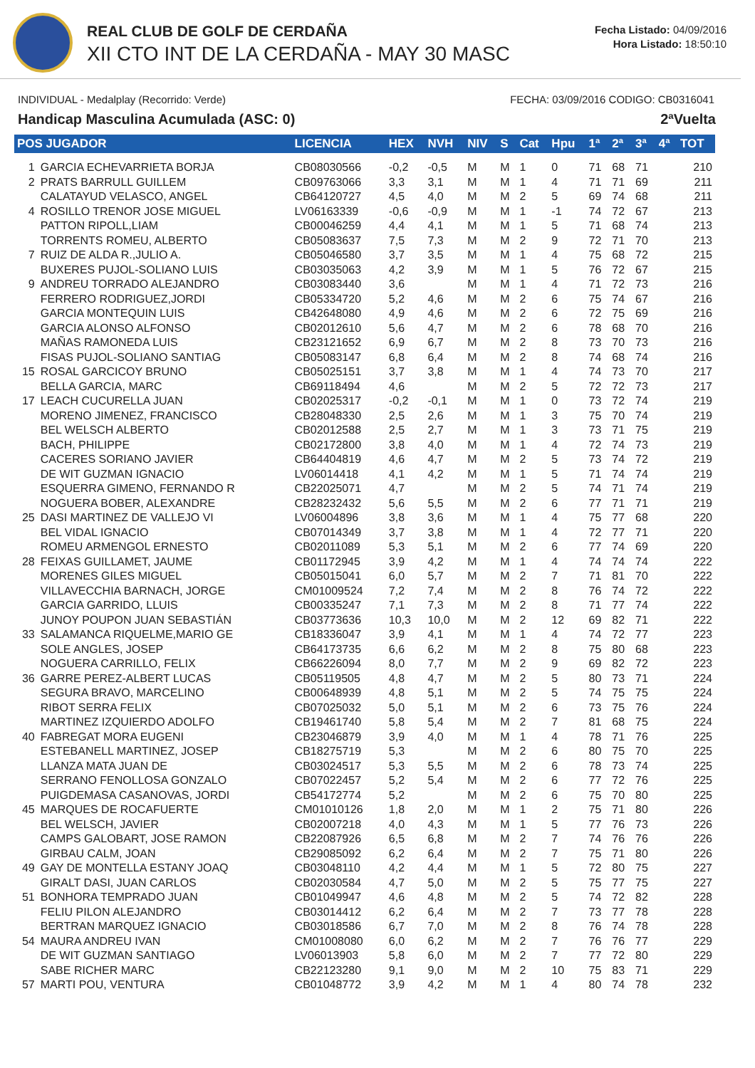REAL CLUB DE GOLF DE CERDAÑA
XII CTO INT DE LA CERDAÑA - MAY 30 MASC
Fecha Listado: 04/09/2016
Hora Listado: 18:50:10
INDIVIDUAL - Medalplay (Recorrido: Verde) FECHA: 03/09/2016 CODIGO: CB0316041
Handicap Masculina Acumulada (ASC: 0) 2ªVuelta
| POS JUGADOR | | LICENCIA | HEX | NVH | NIV | S | Cat | Hpu | 1ª | 2ª | 3ª | 4ª | TOT |
| --- | --- | --- | --- | --- | --- | --- | --- | --- | --- | --- | --- | --- | --- |
| 1 | GARCIA ECHEVARRIETA BORJA | CB08030566 | -0,2 | -0,5 | M | M | 1 | 0 | 71 | 68 | 71 | | 210 |
| 2 | PRATS BARRULL GUILLEM | CB09763066 | 3,3 | 3,1 | M | M | 1 | 4 | 71 | 71 | 69 | | 211 |
| | CALATAYUD VELASCO, ANGEL | CB64120727 | 4,5 | 4,0 | M | M | 2 | 5 | 69 | 74 | 68 | | 211 |
| 4 | ROSILLO TRENOR JOSE MIGUEL | LV06163339 | -0,6 | -0,9 | M | M | 1 | -1 | 74 | 72 | 67 | | 213 |
| | PATTON RIPOLL,LIAM | CB00046259 | 4,4 | 4,1 | M | M | 1 | 5 | 71 | 68 | 74 | | 213 |
| | TORRENTS ROMEU, ALBERTO | CB05083637 | 7,5 | 7,3 | M | M | 2 | 9 | 72 | 71 | 70 | | 213 |
| 7 | RUIZ DE ALDA R.,JULIO A. | CB05046580 | 3,7 | 3,5 | M | M | 1 | 4 | 75 | 68 | 72 | | 215 |
| | BUXERES PUJOL-SOLIANO LUIS | CB03035063 | 4,2 | 3,9 | M | M | 1 | 5 | 76 | 72 | 67 | | 215 |
| 9 | ANDREU TORRADO ALEJANDRO | CB03083440 | 3,6 | | M | M | 1 | 4 | 71 | 72 | 73 | | 216 |
| | FERRERO RODRIGUEZ,JORDI | CB05334720 | 5,2 | 4,6 | M | M | 2 | 6 | 75 | 74 | 67 | | 216 |
| | GARCIA MONTEQUIN LUIS | CB42648080 | 4,9 | 4,6 | M | M | 2 | 6 | 72 | 75 | 69 | | 216 |
| | GARCIA ALONSO ALFONSO | CB02012610 | 5,6 | 4,7 | M | M | 2 | 6 | 78 | 68 | 70 | | 216 |
| | MAÑAS RAMONEDA LUIS | CB23121652 | 6,9 | 6,7 | M | M | 2 | 8 | 73 | 70 | 73 | | 216 |
| | FISAS PUJOL-SOLIANO SANTIAG | CB05083147 | 6,8 | 6,4 | M | M | 2 | 8 | 74 | 68 | 74 | | 216 |
| 15 | ROSAL GARCICOY BRUNO | CB05025151 | 3,7 | 3,8 | M | M | 1 | 4 | 74 | 73 | 70 | | 217 |
| | BELLA GARCIA, MARC | CB69118494 | 4,6 | | M | M | 2 | 5 | 72 | 72 | 73 | | 217 |
| 17 | LEACH CUCURELLA JUAN | CB02025317 | -0,2 | -0,1 | M | M | 1 | 0 | 73 | 72 | 74 | | 219 |
| | MORENO JIMENEZ, FRANCISCO | CB28048330 | 2,5 | 2,6 | M | M | 1 | 3 | 75 | 70 | 74 | | 219 |
| | BEL WELSCH ALBERTO | CB02012588 | 2,5 | 2,7 | M | M | 1 | 3 | 73 | 71 | 75 | | 219 |
| | BACH, PHILIPPE | CB02172800 | 3,8 | 4,0 | M | M | 1 | 4 | 72 | 74 | 73 | | 219 |
| | CACERES SORIANO JAVIER | CB64404819 | 4,6 | 4,7 | M | M | 2 | 5 | 73 | 74 | 72 | | 219 |
| | DE WIT GUZMAN IGNACIO | LV06014418 | 4,1 | 4,2 | M | M | 1 | 5 | 71 | 74 | 74 | | 219 |
| | ESQUERRA GIMENO, FERNANDO R | CB22025071 | 4,7 | | M | M | 2 | 5 | 74 | 71 | 74 | | 219 |
| | NOGUERA BOBER, ALEXANDRE | CB28232432 | 5,6 | 5,5 | M | M | 2 | 6 | 77 | 71 | 71 | | 219 |
| 25 | DASI MARTINEZ DE VALLEJO VI | LV06004896 | 3,8 | 3,6 | M | M | 1 | 4 | 75 | 77 | 68 | | 220 |
| | BEL VIDAL IGNACIO | CB07014349 | 3,7 | 3,8 | M | M | 1 | 4 | 72 | 77 | 71 | | 220 |
| | ROMEU ARMENGOL ERNESTO | CB02011089 | 5,3 | 5,1 | M | M | 2 | 6 | 77 | 74 | 69 | | 220 |
| 28 | FEIXAS GUILLAMET, JAUME | CB01172945 | 3,9 | 4,2 | M | M | 1 | 4 | 74 | 74 | 74 | | 222 |
| | MORENES GILES MIGUEL | CB05015041 | 6,0 | 5,7 | M | M | 2 | 7 | 71 | 81 | 70 | | 222 |
| | VILLAVECCHIA BARNACH, JORGE | CM01009524 | 7,2 | 7,4 | M | M | 2 | 8 | 76 | 74 | 72 | | 222 |
| | GARCIA GARRIDO, LLUIS | CB00335247 | 7,1 | 7,3 | M | M | 2 | 8 | 71 | 77 | 74 | | 222 |
| | JUNOY POUPON JUAN SEBASTIÁN | CB03773636 | 10,3 | 10,0 | M | M | 2 | 12 | 69 | 82 | 71 | | 222 |
| 33 | SALAMANCA RIQUELME,MARIO GE | CB18336047 | 3,9 | 4,1 | M | M | 1 | 4 | 74 | 72 | 77 | | 223 |
| | SOLE ANGLES, JOSEP | CB64173735 | 6,6 | 6,2 | M | M | 2 | 8 | 75 | 80 | 68 | | 223 |
| | NOGUERA CARRILLO, FELIX | CB66226094 | 8,0 | 7,7 | M | M | 2 | 9 | 69 | 82 | 72 | | 223 |
| 36 | GARRE PEREZ-ALBERT LUCAS | CB05119505 | 4,8 | 4,7 | M | M | 2 | 5 | 80 | 73 | 71 | | 224 |
| | SEGURA BRAVO, MARCELINO | CB00648939 | 4,8 | 5,1 | M | M | 2 | 5 | 74 | 75 | 75 | | 224 |
| | RIBOT SERRA FELIX | CB07025032 | 5,0 | 5,1 | M | M | 2 | 6 | 73 | 75 | 76 | | 224 |
| | MARTINEZ IZQUIERDO ADOLFO | CB19461740 | 5,8 | 5,4 | M | M | 2 | 7 | 81 | 68 | 75 | | 224 |
| 40 | FABREGAT MORA EUGENI | CB23046879 | 3,9 | 4,0 | M | M | 1 | 4 | 78 | 71 | 76 | | 225 |
| | ESTEBANELL MARTINEZ, JOSEP | CB18275719 | 5,3 | | M | M | 2 | 6 | 80 | 75 | 70 | | 225 |
| | LLANZA MATA JUAN DE | CB03024517 | 5,3 | 5,5 | M | M | 2 | 6 | 78 | 73 | 74 | | 225 |
| | SERRANO FENOLLOSA GONZALO | CB07022457 | 5,2 | 5,4 | M | M | 2 | 6 | 77 | 72 | 76 | | 225 |
| | PUIGDEMASA CASANOVAS, JORDI | CB54172774 | 5,2 | | M | M | 2 | 6 | 75 | 70 | 80 | | 225 |
| 45 | MARQUES DE ROCAFUERTE | CM01010126 | 1,8 | 2,0 | M | M | 1 | 2 | 75 | 71 | 80 | | 226 |
| | BEL WELSCH, JAVIER | CB02007218 | 4,0 | 4,3 | M | M | 1 | 5 | 77 | 76 | 73 | | 226 |
| | CAMPS GALOBART, JOSE RAMON | CB22087926 | 6,5 | 6,8 | M | M | 2 | 7 | 74 | 76 | 76 | | 226 |
| | GIRBAU CALM, JOAN | CB29085092 | 6,2 | 6,4 | M | M | 2 | 7 | 75 | 71 | 80 | | 226 |
| 49 | GAY DE MONTELLA ESTANY JOAQ | CB03048110 | 4,2 | 4,4 | M | M | 1 | 5 | 72 | 80 | 75 | | 227 |
| | GIRALT DASI, JUAN CARLOS | CB02030584 | 4,7 | 5,0 | M | M | 2 | 5 | 75 | 77 | 75 | | 227 |
| 51 | BONHORA TEMPRADO JUAN | CB01049947 | 4,6 | 4,8 | M | M | 2 | 5 | 74 | 72 | 82 | | 228 |
| | FELIU PILON ALEJANDRO | CB03014412 | 6,2 | 6,4 | M | M | 2 | 7 | 73 | 77 | 78 | | 228 |
| | BERTRAN MARQUEZ IGNACIO | CB03018586 | 6,7 | 7,0 | M | M | 2 | 8 | 76 | 74 | 78 | | 228 |
| 54 | MAURA ANDREU IVAN | CM01008080 | 6,0 | 6,2 | M | M | 2 | 7 | 76 | 76 | 77 | | 229 |
| | DE WIT GUZMAN SANTIAGO | LV06013903 | 5,8 | 6,0 | M | M | 2 | 7 | 77 | 72 | 80 | | 229 |
| | SABE RICHER MARC | CB22123280 | 9,1 | 9,0 | M | M | 2 | 10 | 75 | 83 | 71 | | 229 |
| 57 | MARTI POU, VENTURA | CB01048772 | 3,9 | 4,2 | M | M | 1 | 4 | 80 | 74 | 78 | | 232 |